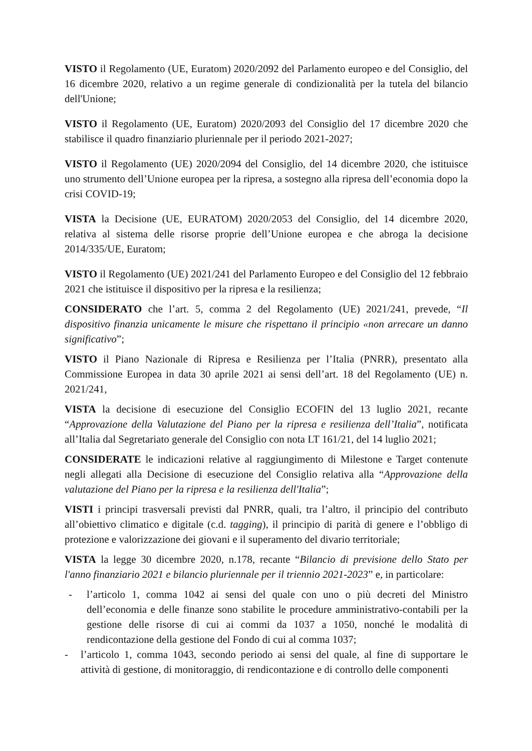VISTO il Regolamento (UE, Euratom) 2020/2092 del Parlamento europeo e del Consiglio, del 16 dicembre 2020, relativo a un regime generale di condizionalità per la tutela del bilancio dell'Unione;
VISTO il Regolamento (UE, Euratom) 2020/2093 del Consiglio del 17 dicembre 2020 che stabilisce il quadro finanziario pluriennale per il periodo 2021-2027;
VISTO il Regolamento (UE) 2020/2094 del Consiglio, del 14 dicembre 2020, che istituisce uno strumento dell’Unione europea per la ripresa, a sostegno alla ripresa dell’economia dopo la crisi COVID-19;
VISTA la Decisione (UE, EURATOM) 2020/2053 del Consiglio, del 14 dicembre 2020, relativa al sistema delle risorse proprie dell’Unione europea e che abroga la decisione 2014/335/UE, Euratom;
VISTO il Regolamento (UE) 2021/241 del Parlamento Europeo e del Consiglio del 12 febbraio 2021 che istituisce il dispositivo per la ripresa e la resilienza;
CONSIDERATO che l’art. 5, comma 2 del Regolamento (UE) 2021/241, prevede, “Il dispositivo finanzia unicamente le misure che rispettano il principio «non arrecare un danno significativo”;
VISTO il Piano Nazionale di Ripresa e Resilienza per l’Italia (PNRR), presentato alla Commissione Europea in data 30 aprile 2021 ai sensi dell’art. 18 del Regolamento (UE) n. 2021/241,
VISTA la decisione di esecuzione del Consiglio ECOFIN del 13 luglio 2021, recante “Approvazione della Valutazione del Piano per la ripresa e resilienza dell’Italia”, notificata all’Italia dal Segretariato generale del Consiglio con nota LT 161/21, del 14 luglio 2021;
CONSIDERATE le indicazioni relative al raggiungimento di Milestone e Target contenute negli allegati alla Decisione di esecuzione del Consiglio relativa alla “Approvazione della valutazione del Piano per la ripresa e la resilienza dell'Italia”;
VISTI i principi trasversali previsti dal PNRR, quali, tra l’altro, il principio del contributo all’obiettivo climatico e digitale (c.d. tagging), il principio di parità di genere e l’obbligo di protezione e valorizzazione dei giovani e il superamento del divario territoriale;
VISTA la legge 30 dicembre 2020, n.178, recante “Bilancio di previsione dello Stato per l'anno finanziario 2021 e bilancio pluriennale per il triennio 2021-2023” e, in particolare:
- l’articolo 1, comma 1042 ai sensi del quale con uno o più decreti del Ministro dell’economia e delle finanze sono stabilite le procedure amministrativo-contabili per la gestione delle risorse di cui ai commi da 1037 a 1050, nonché le modalità di rendicontazione della gestione del Fondo di cui al comma 1037;
- l’articolo 1, comma 1043, secondo periodo ai sensi del quale, al fine di supportare le attività di gestione, di monitoraggio, di rendicontazione e di controllo delle componenti